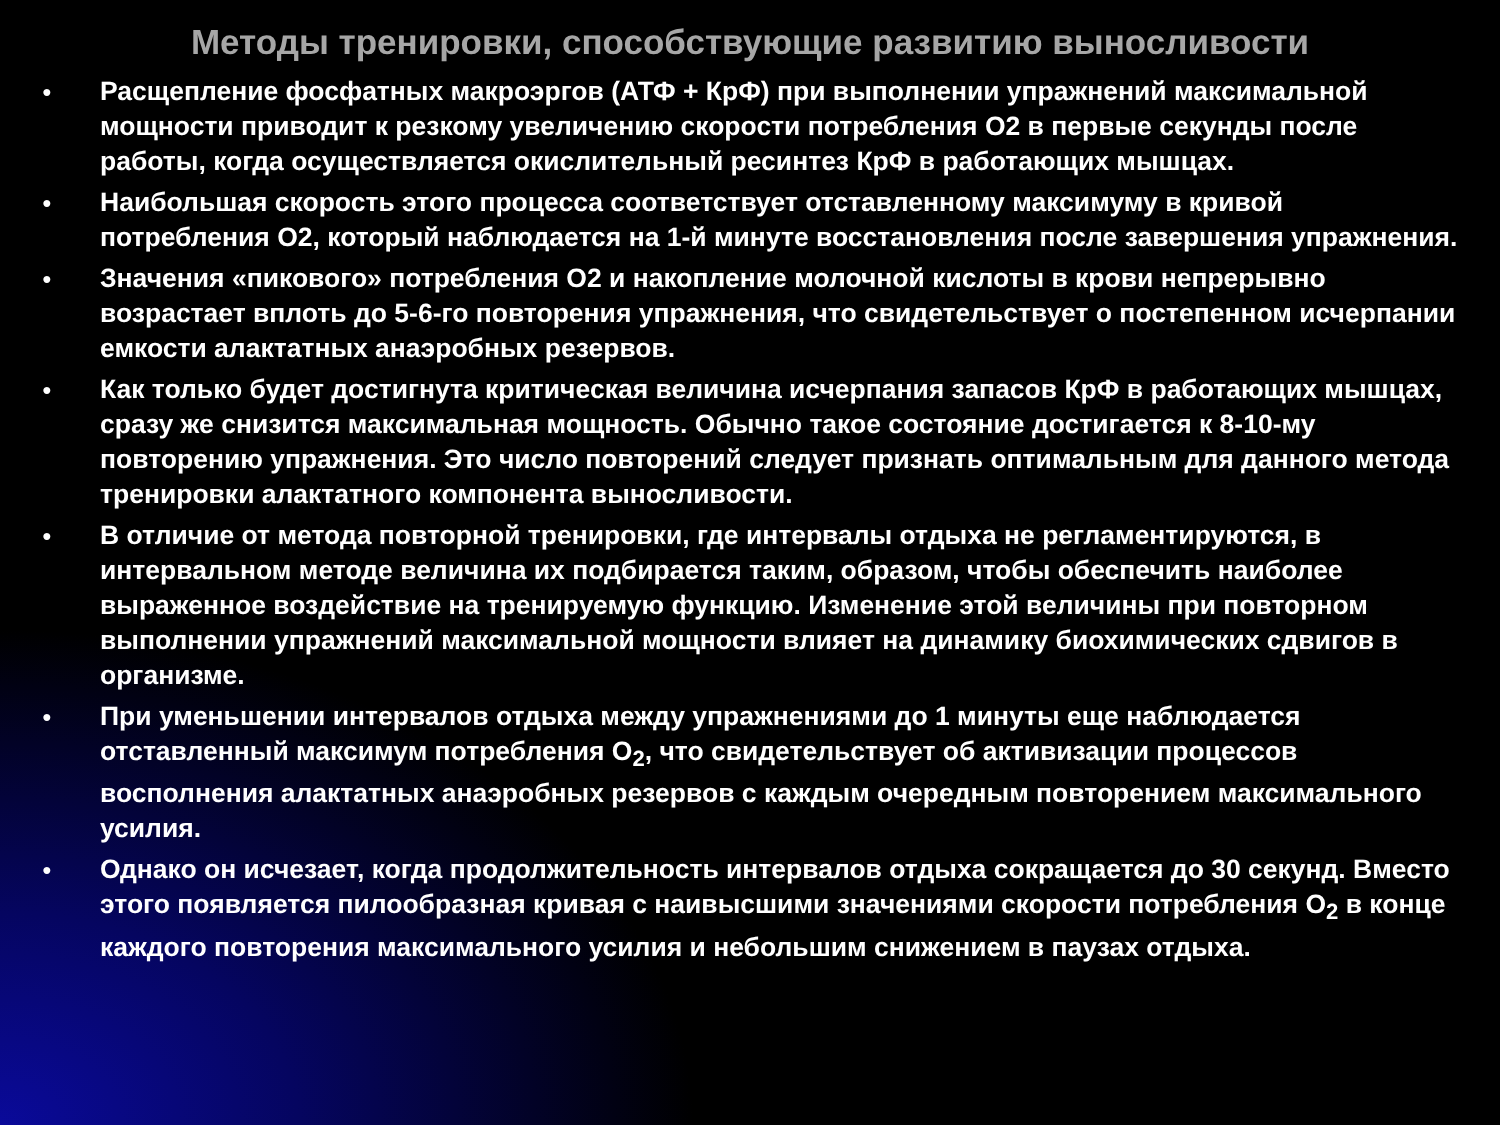Методы тренировки, способствующие развитию выносливости
● Расщепление фосфатных макроэргов (АТФ + КрФ) при выполнении упражнений максимальной мощности приводит к резкому увеличению скорости потребления О2 в первые секунды после работы, когда осуществляется окислительный ресинтез КрФ в работающих мышцах.
● Наибольшая скорость этого процесса соответствует отставленному максимуму в кривой потребления О2, который наблюдается на 1-й минуте восстановления после завершения упражнения.
● Значения «пикового» потребления О2 и накопление молочной кислоты в крови непрерывно возрастает вплоть до 5-6-го повторения упражнения, что свидетельствует о постепенном исчерпании емкости алактатных анаэробных резервов.
● Как только будет достигнута критическая величина исчерпания запасов КрФ в работающих мышцах, сразу же снизится максимальная мощность. Обычно такое состояние достигается к 8-10-му повторению упражнения. Это число повторений следует признать оптимальным для данного метода тренировки алактатного компонента выносливости.
● В отличие от метода повторной тренировки, где интервалы отдыха не регламентируются, в интервальном методе величина их подбирается таким, образом, чтобы обеспечить наиболее выраженное воздействие на тренируемую функцию. Изменение этой величины при повторном выполнении упражнений максимальной мощности влияет на динамику биохимических сдвигов в организме.
● При уменьшении интервалов отдыха между упражнениями до 1 минуты еще наблюдается отставленный максимум потребления О<sub>2</sub>, что свидетельствует об активизации процессов восполнения алактатных анаэробных резервов с каждым очередным повторением максимального усилия.
● Однако он исчезает, когда продолжительность интервалов отдыха сокращается до 30 секунд. Вместо этого появляется пилообразная кривая с наивысшими значениями скорости потребления О<sub>2</sub> в конце каждого повторения максимального усилия и небольшим снижением в паузах отдыха.